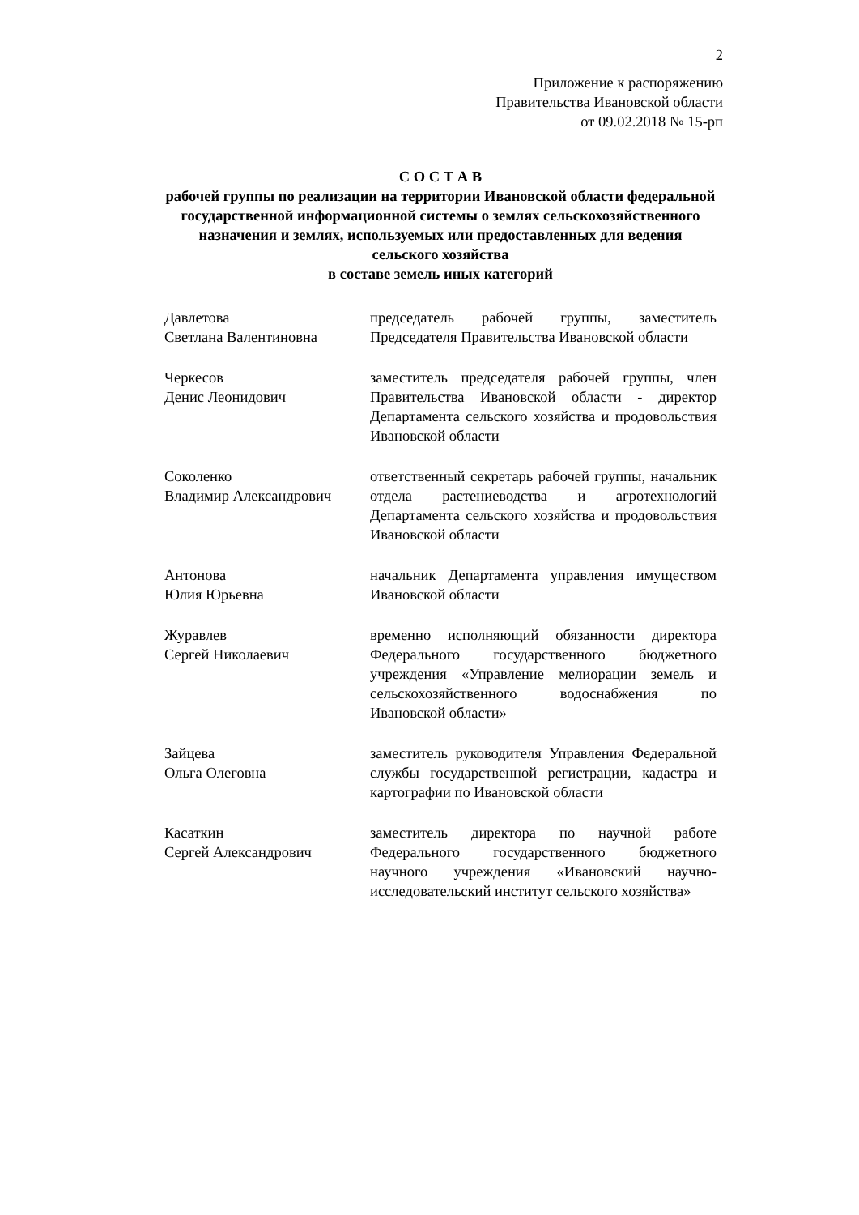2
Приложение к распоряжению
Правительства Ивановской области
от 09.02.2018 № 15-рп
С О С Т А В
рабочей группы по реализации на территории Ивановской области федеральной государственной информационной системы о землях сельскохозяйственного назначения и землях, используемых или предоставленных для ведения сельского хозяйства
в составе земель иных категорий
Давлетова
Светлана Валентиновна
председатель рабочей группы, заместитель Председателя Правительства Ивановской области
Черкесов
Денис Леонидович
заместитель председателя рабочей группы, член Правительства Ивановской области - директор Департамента сельского хозяйства и продовольствия Ивановской области
Соколенко
Владимир Александрович
ответственный секретарь рабочей группы, начальник отдела растениеводства и агротехнологий Департамента сельского хозяйства и продовольствия Ивановской области
Антонова
Юлия Юрьевна
начальник Департамента управления имуществом Ивановской области
Журавлев
Сергей Николаевич
временно исполняющий обязанности директора Федерального государственного бюджетного учреждения «Управление мелиорации земель и сельскохозяйственного водоснабжения по Ивановской области»
Зайцева
Ольга Олеговна
заместитель руководителя Управления Федеральной службы государственной регистрации, кадастра и картографии по Ивановской области
Касаткин
Сергей Александрович
заместитель директора по научной работе Федерального государственного бюджетного научного учреждения «Ивановский научно-исследовательский институт сельского хозяйства»